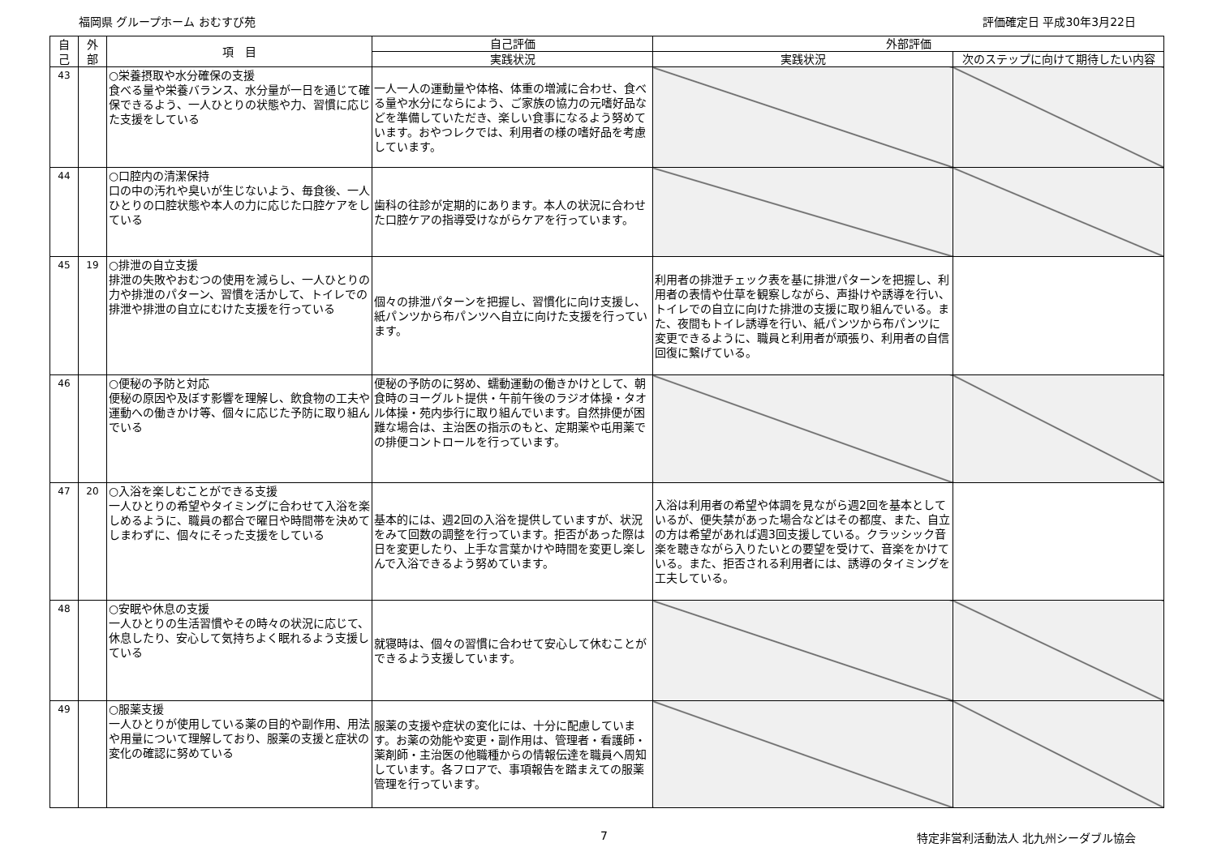福岡県 グループホーム おむすび苑 評価確定日 平成30年3月22日
| 自 己 | 外 部 | 項 目 | 自己評価 | 外部評価 | |
| --- | --- | --- | --- | --- | --- |
| | | | 実践状況 | 実践状況 | 次のステップに向けて期待したい内容 |
| 43 | | ○栄養摂取や水分確保の支援 食べる量や栄養バランス、水分量が一日を通じて確保できるよう、一人ひとりの状態や力、習慣に応じた支援をしている | 一人一人の運動量や体格、体重の増減に合わせ、食べる量や水分にならによう、ご家族の協力の元嗜好品などを準備していただき、楽しい食事になるよう努めています。おやつレクでは、利用者の様の嗜好品を考慮しています。 | | |
| 44 | | ○口腔内の清潔保持 口の中の汚れや臭いが生じないよう、毎食後、一人ひとりの口腔状態や本人の力に応じた口腔ケアをしている | 歯科の往診が定期的にあります。本人の状況に合わせた口腔ケアの指導受けながらケアを行っています。 | | |
| 45 | 19 | ○排泄の自立支援 排泄の失敗やおむつの使用を減らし、一人ひとりの力や排泄のパターン、習慣を活かして、トイレでの排泄や排泄の自立にむけた支援を行っている | 個々の排泄パターンを把握し、習慣化に向け支援し、紙パンツから布パンツへ自立に向けた支援を行っています。 | 利用者の排泄チェック表を基に排泄パターンを把握し、利用者の表情や仕草を観察しながら、声掛けや誘導を行い、トイレでの自立に向けた排泄の支援に取り組んでいる。また、夜間もトイレ誘導を行い、紙パンツから布パンツに変更できるように、職員と利用者が頑張り、利用者の自信回復に繋げている。 | |
| 46 | | ○便秘の予防と対応 便秘の原因や及ぼす影響を理解し、飲食物の工夫や運動への働きかけ等、個々に応じた予防に取り組んでいる | 便秘の予防のに努め、蠕動運動の働きかけとして、朝食時のヨーグルト提供・午前午後のラジオ体操・タオル体操・苑内歩行に取り組んでいます。自然排便が困難な場合は、主治医の指示のもと、定期薬や屯用薬での排便コントロールを行っています。 | | |
| 47 | 20 | ○入浴を楽しむことができる支援 一人ひとりの希望やタイミングに合わせて入浴を楽しめるように、職員の都合で曜日や時間帯を決めてしまわずに、個々にそった支援をしている | 基本的には、週2回の入浴を提供していますが、状況をみて回数の調整を行っています。拒否があった際は日を変更したり、上手な言葉かけや時間を変更し楽しんで入浴できるよう努めています。 | 入浴は利用者の希望や体調を見ながら週2回を基本としているが、便失禁があった場合などはその都度、また、自立の方は希望があれば週3回支援している。クラッシック音楽を聴きながら入りたいとの要望を受けて、音楽をかけている。また、拒否される利用者には、誘導のタイミングを工夫している。 | |
| 48 | | ○安眠や休息の支援 一人ひとりの生活習慣やその時々の状況に応じて、休息したり、安心して気持ちよく眠れるよう支援している | 就寝時は、個々の習慣に合わせて安心して休むことができるよう支援しています。 | | |
| 49 | | ○服薬支援 一人ひとりが使用している薬の目的や副作用、用法や用量について理解しており、服薬の支援と症状の変化の確認に努めている | 服薬の支援や症状の変化には、十分に配慮しています。お薬の効能や変更・副作用は、管理者・看護師・薬剤師・主治医の他職種からの情報伝達を職員へ周知しています。各フロアで、事項報告を踏まえての服薬管理を行っています。 | | |
7 特定非営利活動法人 北九州シーダブル協会